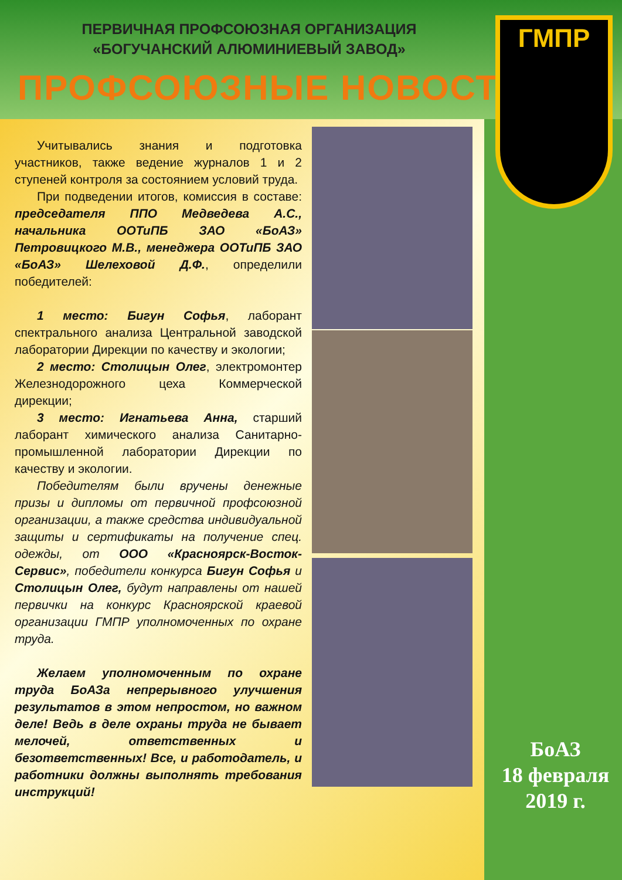ПЕРВИЧНАЯ ПРОФСОЮЗНАЯ ОРГАНИЗАЦИЯ
«БОГУЧАНСКИЙ АЛЮМИНИЕВЫЙ ЗАВОД»
ПРОФСОЮЗНЫЕ НОВОСТИ
Учитывались знания и подготовка участников, также ведение журналов 1 и 2 ступеней контроля за состоянием условий труда.
При подведении итогов, комиссия в составе: председателя ППО Медведева А.С., начальника ООТиПБ ЗАО «БоАЗ» Петровицкого М.В., менеджера ООТиПБ ЗАО «БоАЗ» Шелеховой Д.Ф., определили победителей:
1 место: Бигун Софья, лаборант спектрального анализа Центральной заводской лаборатории Дирекции по качеству и экологии;
2 место: Столицын Олег, электромонтер Железнодорожного цеха Коммерческой дирекции;
3 место: Игнатьева Анна, старший лаборант химического анализа Санитарно-промышленной лаборатории Дирекции по качеству и экологии.
Победителям были вручены денежные призы и дипломы от первичной профсоюзной организации, а также средства индивидуальной защиты и сертификаты на получение спец. одежды, от ООО «Красноярск-Восток-Сервис», победители конкурса Бигун Софья и Столицын Олег, будут направлены от нашей первички на конкурс Красноярской краевой организации ГМПР уполномоченных по охране труда.
Желаем уполномоченным по охране труда БоАЗа непрерывного улучшения результатов в этом непростом, но важном деле! Ведь в деле охраны труда не бывает мелочей, ответственных и безответственных! Все, и работодатель, и работники должны выполнять требования инструкций!
ГМПР
БоАЗ
18 февраля
2019 г.